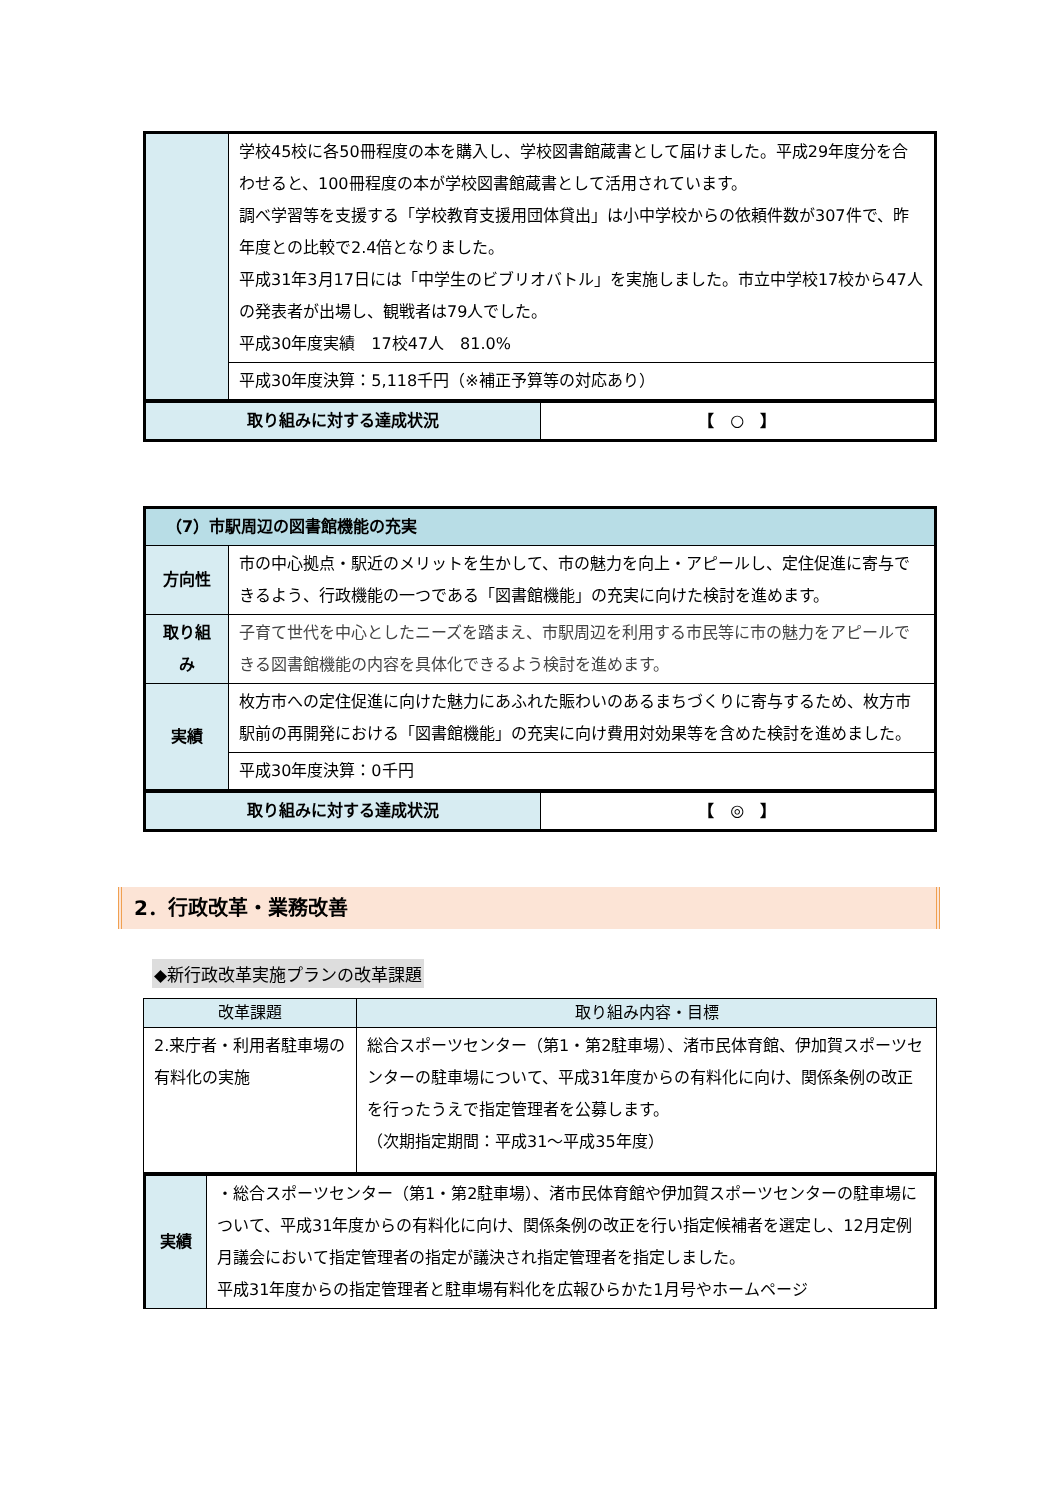| | 学校45校に各50冊程度の本を購入し、学校図書館蔵書として届けました。平成29年度分を合わせると、100冊程度の本が学校図書館蔵書として活用されています。 調べ学習等を支援する「学校教育支援用団体貸出」は小中学校からの依頼件数が307件で、昨年度との比較で2.4倍となりました。 平成31年3月17日には「中学生のビブリオバトル」を実施しました。市立中学校17校から47人の発表者が出場し、観戦者は79人でした。 平成30年度実績 17校47人 81.0% |
| | 平成30年度決算：5,118千円（※補正予算等の対応あり） |
| 取り組みに対する達成状況 | 【 ○ 】 |
| （7）市駅周辺の図書館機能の充実 | |
| 方向性 | 市の中心拠点・駅近のメリットを生かして、市の魅力を向上・アピールし、定住促進に寄与できるよう、行政機能の一つである「図書館機能」の充実に向けた検討を進めます。 |
| 取り組み | 子育て世代を中心としたニーズを踏まえ、市駅周辺を利用する市民等に市の魅力をアピールできる図書館機能の内容を具体化できるよう検討を進めます。 |
| 実績 | 枚方市への定住促進に向けた魅力にあふれた賑わいのあるまちづくりに寄与するため、枚方市駅前の再開発における「図書館機能」の充実に向け費用対効果等を含めた検討を進めました。 |
| | 平成30年度決算：0千円 |
| 取り組みに対する達成状況 | 【 ◎ 】 |
2．行政改革・業務改善
◆新行政改革実施プランの改革課題
| 改革課題 | 取り組み内容・目標 |
| --- | --- |
| 2.来庁者・利用者駐車場の有料化の実施 | 総合スポーツセンター（第1・第2駐車場）、渚市民体育館、伊加賀スポーツセンターの駐車場について、平成31年度からの有料化に向け、関係条例の改正を行ったうえで指定管理者を公募します。 （次期指定期間：平成31～平成35年度） |
| 実績 | ・総合スポーツセンター（第1・第2駐車場）、渚市民体育館や伊加賀スポーツセンターの駐車場について、平成31年度からの有料化に向け、関係条例の改正を行い指定候補者を選定し、12月定例月議会において指定管理者の指定が議決され指定管理者を指定しました。 平成31年度からの指定管理者と駐車場有料化を広報ひらかた1月号やホームページ |